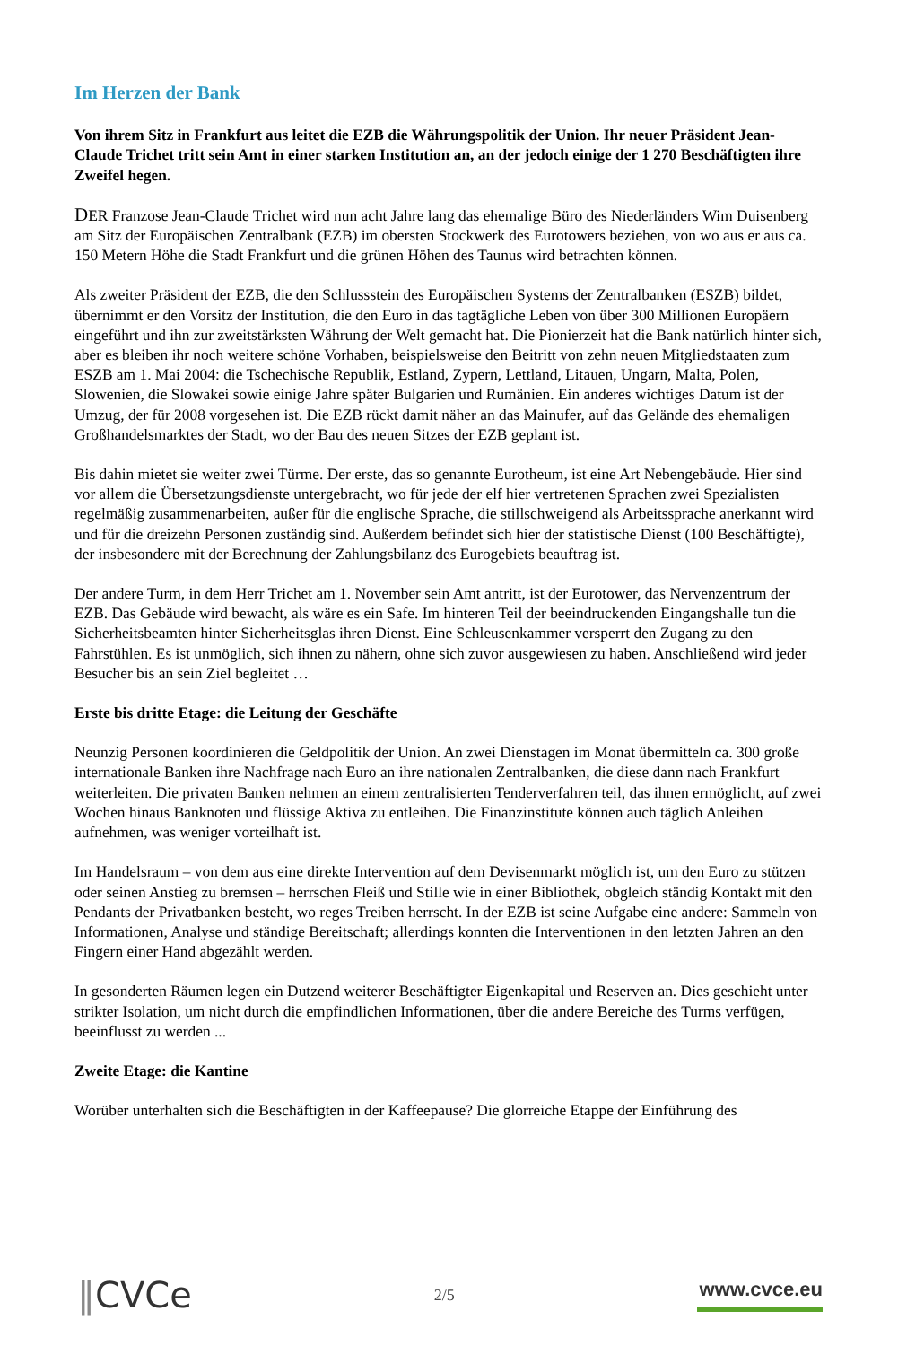Im Herzen der Bank
Von ihrem Sitz in Frankfurt aus leitet die EZB die Währungspolitik der Union. Ihr neuer Präsident Jean-Claude Trichet tritt sein Amt in einer starken Institution an, an der jedoch einige der 1 270 Beschäftigten ihre Zweifel hegen.
DER Franzose Jean-Claude Trichet wird nun acht Jahre lang das ehemalige Büro des Niederländers Wim Duisenberg am Sitz der Europäischen Zentralbank (EZB) im obersten Stockwerk des Eurotowers beziehen, von wo aus er aus ca. 150 Metern Höhe die Stadt Frankfurt und die grünen Höhen des Taunus wird betrachten können.
Als zweiter Präsident der EZB, die den Schlussstein des Europäischen Systems der Zentralbanken (ESZB) bildet, übernimmt er den Vorsitz der Institution, die den Euro in das tagtägliche Leben von über 300 Millionen Europäern eingeführt und ihn zur zweitstärksten Währung der Welt gemacht hat. Die Pionierzeit hat die Bank natürlich hinter sich, aber es bleiben ihr noch weitere schöne Vorhaben, beispielsweise den Beitritt von zehn neuen Mitgliedstaaten zum ESZB am 1. Mai 2004: die Tschechische Republik, Estland, Zypern, Lettland, Litauen, Ungarn, Malta, Polen, Slowenien, die Slowakei sowie einige Jahre später Bulgarien und Rumänien. Ein anderes wichtiges Datum ist der Umzug, der für 2008 vorgesehen ist. Die EZB rückt damit näher an das Mainufer, auf das Gelände des ehemaligen Großhandelsmarktes der Stadt, wo der Bau des neuen Sitzes der EZB geplant ist.
Bis dahin mietet sie weiter zwei Türme. Der erste, das so genannte Eurotheum, ist eine Art Nebengebäude. Hier sind vor allem die Übersetzungsdienste untergebracht, wo für jede der elf hier vertretenen Sprachen zwei Spezialisten regelmäßig zusammenarbeiten, außer für die englische Sprache, die stillschweigend als Arbeitssprache anerkannt wird und für die dreizehn Personen zuständig sind. Außerdem befindet sich hier der statistische Dienst (100 Beschäftigte), der insbesondere mit der Berechnung der Zahlungsbilanz des Eurogebiets beauftrag ist.
Der andere Turm, in dem Herr Trichet am 1. November sein Amt antritt, ist der Eurotower, das Nervenzentrum der EZB. Das Gebäude wird bewacht, als wäre es ein Safe. Im hinteren Teil der beeindruckenden Eingangshalle tun die Sicherheitsbeamten hinter Sicherheitsglas ihren Dienst. Eine Schleusenkammer versperrt den Zugang zu den Fahrstühlen. Es ist unmöglich, sich ihnen zu nähern, ohne sich zuvor ausgewiesen zu haben. Anschließend wird jeder Besucher bis an sein Ziel begleitet …
Erste bis dritte Etage: die Leitung der Geschäfte
Neunzig Personen koordinieren die Geldpolitik der Union. An zwei Dienstagen im Monat übermitteln ca. 300 große internationale Banken ihre Nachfrage nach Euro an ihre nationalen Zentralbanken, die diese dann nach Frankfurt weiterleiten. Die privaten Banken nehmen an einem zentralisierten Tenderverfahren teil, das ihnen ermöglicht, auf zwei Wochen hinaus Banknoten und flüssige Aktiva zu entleihen. Die Finanzinstitute können auch täglich Anleihen aufnehmen, was weniger vorteilhaft ist.
Im Handelsraum – von dem aus eine direkte Intervention auf dem Devisenmarkt möglich ist, um den Euro zu stützen oder seinen Anstieg zu bremsen – herrschen Fleiß und Stille wie in einer Bibliothek, obgleich ständig Kontakt mit den Pendants der Privatbanken besteht, wo reges Treiben herrscht. In der EZB ist seine Aufgabe eine andere: Sammeln von Informationen, Analyse und ständige Bereitschaft; allerdings konnten die Interventionen in den letzten Jahren an den Fingern einer Hand abgezählt werden.
In gesonderten Räumen legen ein Dutzend weiterer Beschäftigter Eigenkapital und Reserven an. Dies geschieht unter strikter Isolation, um nicht durch die empfindlichen Informationen, über die andere Bereiche des Turms verfügen, beeinflusst zu werden ...
Zweite Etage: die Kantine
Worüber unterhalten sich die Beschäftigten in der Kaffeepause? Die glorreiche Etappe der Einführung des
‖CVCe 2/5 www.cvce.eu